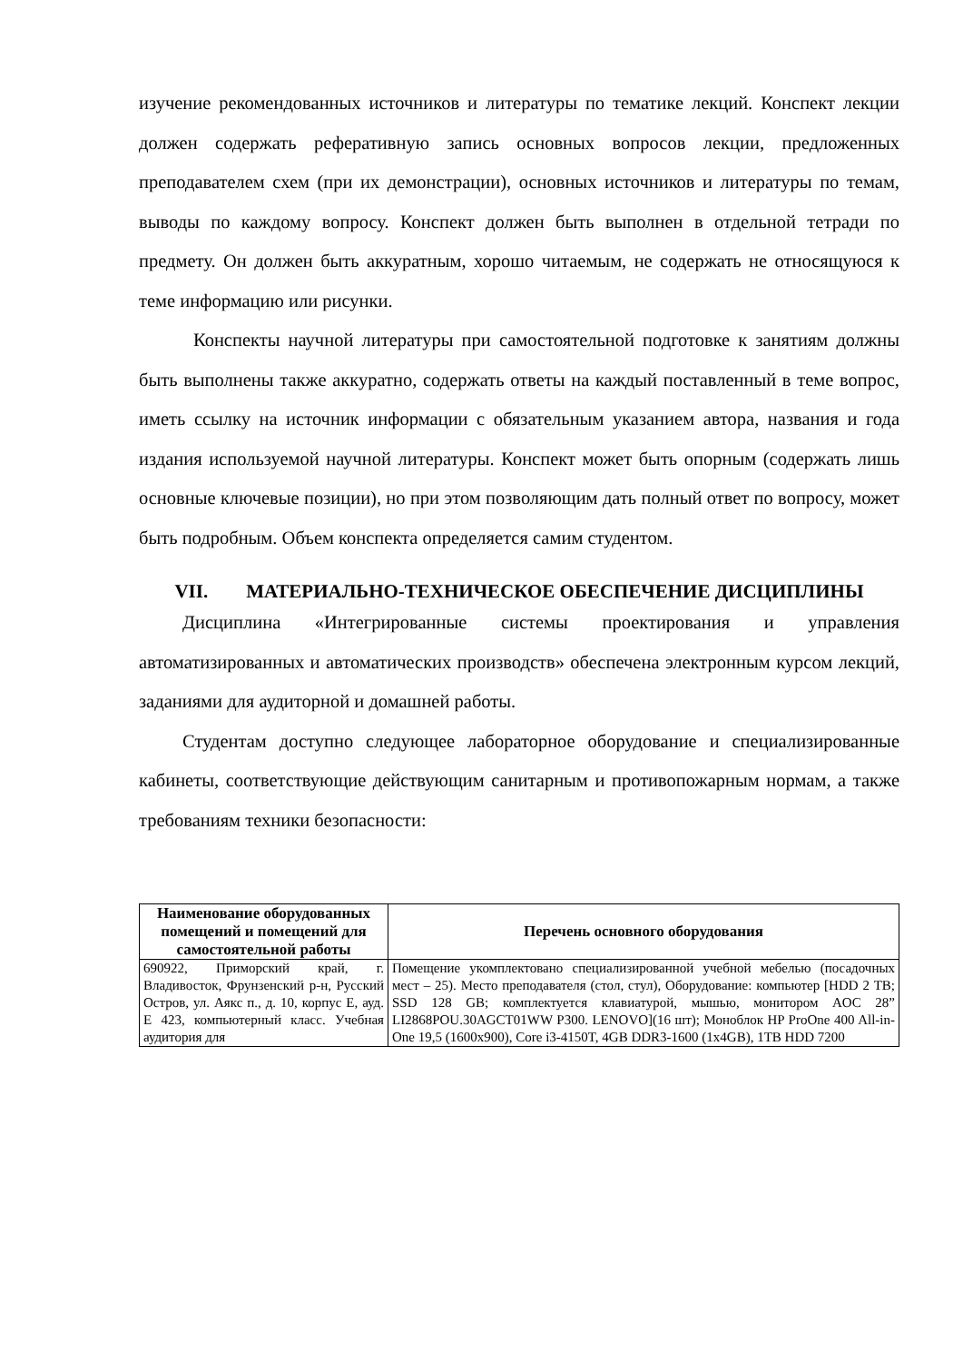изучение рекомендованных источников и литературы по тематике лекций. Конспект лекции должен содержать реферативную запись основных вопросов лекции, предложенных преподавателем схем (при их демонстрации), основных источников и литературы по темам, выводы по каждому вопросу. Конспект должен быть выполнен в отдельной тетради по предмету. Он должен быть аккуратным, хорошо читаемым, не содержать не относящуюся к теме информацию или рисунки.
Конспекты научной литературы при самостоятельной подготовке к занятиям должны быть выполнены также аккуратно, содержать ответы на каждый поставленный в теме вопрос, иметь ссылку на источник информации с обязательным указанием автора, названия и года издания используемой научной литературы. Конспект может быть опорным (содержать лишь основные ключевые позиции), но при этом позволяющим дать полный ответ по вопросу, может быть подробным. Объем конспекта определяется самим студентом.
VII. МАТЕРИАЛЬНО-ТЕХНИЧЕСКОЕ ОБЕСПЕЧЕНИЕ ДИСЦИПЛИНЫ
Дисциплина «Интегрированные системы проектирования и управления автоматизированных и автоматических производств» обеспечена электронным курсом лекций, заданиями для аудиторной и домашней работы.
Студентам доступно следующее лабораторное оборудование и специализированные кабинеты, соответствующие действующим санитарным и противопожарным нормам, а также требованиям техники безопасности:
| Наименование оборудованных помещений и помещений для самостоятельной работы | Перечень основного оборудования |
| --- | --- |
| 690922, Приморский край, г. Владивосток, Фрунзенский р-н, Русский Остров, ул. Аякс п., д. 10, корпус Е, ауд. Е 423, компьютерный класс. Учебная аудитория для | Помещение укомплектовано специализированной учебной мебелью (посадочных мест – 25). Место преподавателя (стол, стул), Оборудование: компьютер [HDD 2 TB; SSD 128 GB; комплектуется клавиатурой, мышью, монитором AOC 28” LI2868POU.30AGCT01WW P300. LENOVO](16 шт); Моноблок HP ProOne 400 All-in-One 19,5 (1600x900), Core i3-4150T, 4GB DDR3-1600 (1x4GB), 1TB HDD 7200 |